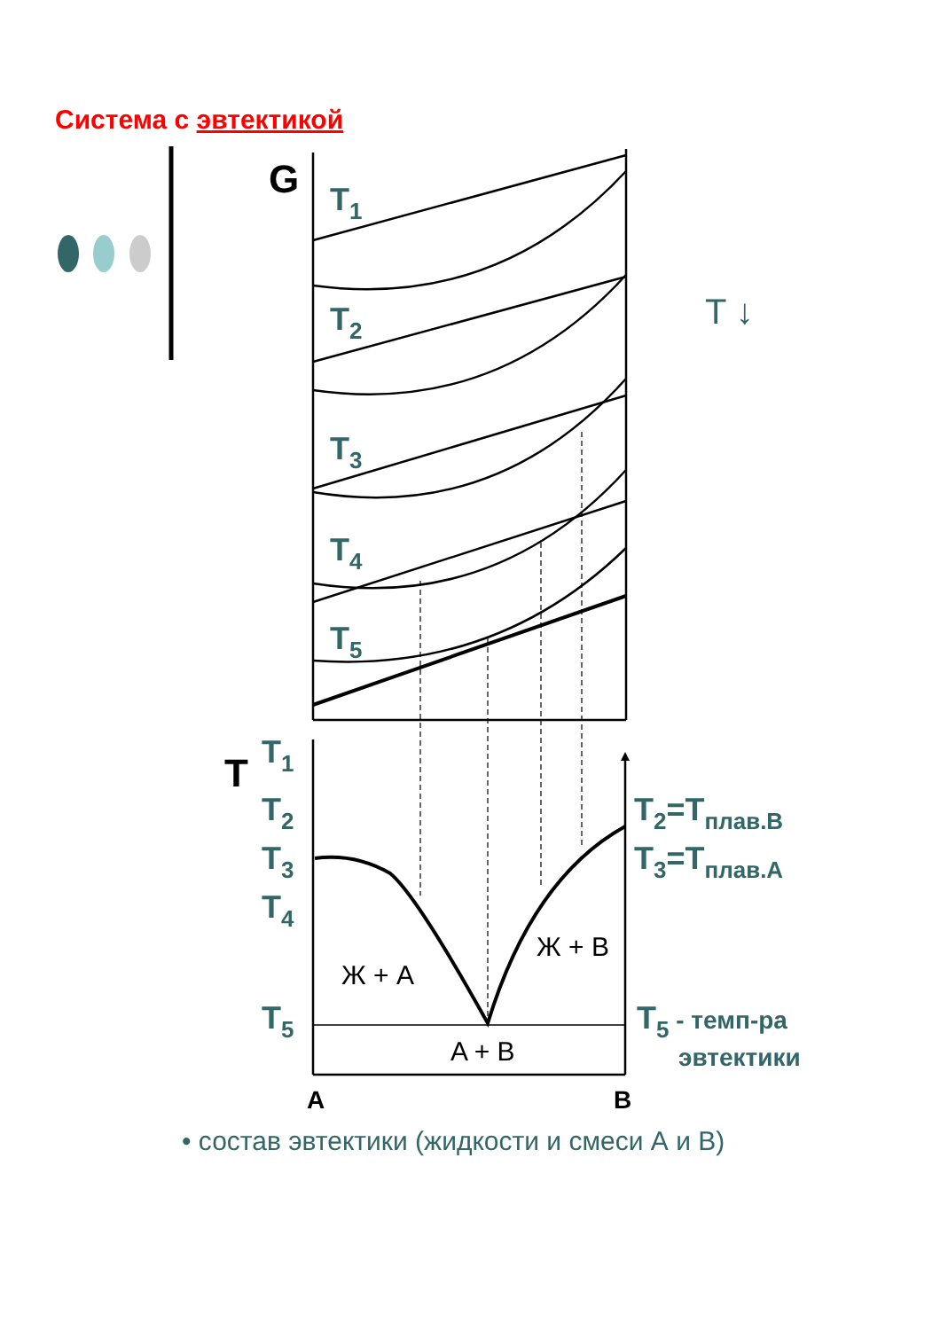Система с эвтектикой
T1
T2
T3
T4
T5
T1
T2
T3
T4
T5
T2=Tплав.B
T3=Tплав.A
T5 - темп-ра
эвтектики
T ↓
G
T
A
B
Ж + A
Ж + B
A + B
• состав эвтектики (жидкости и смеси А и В)